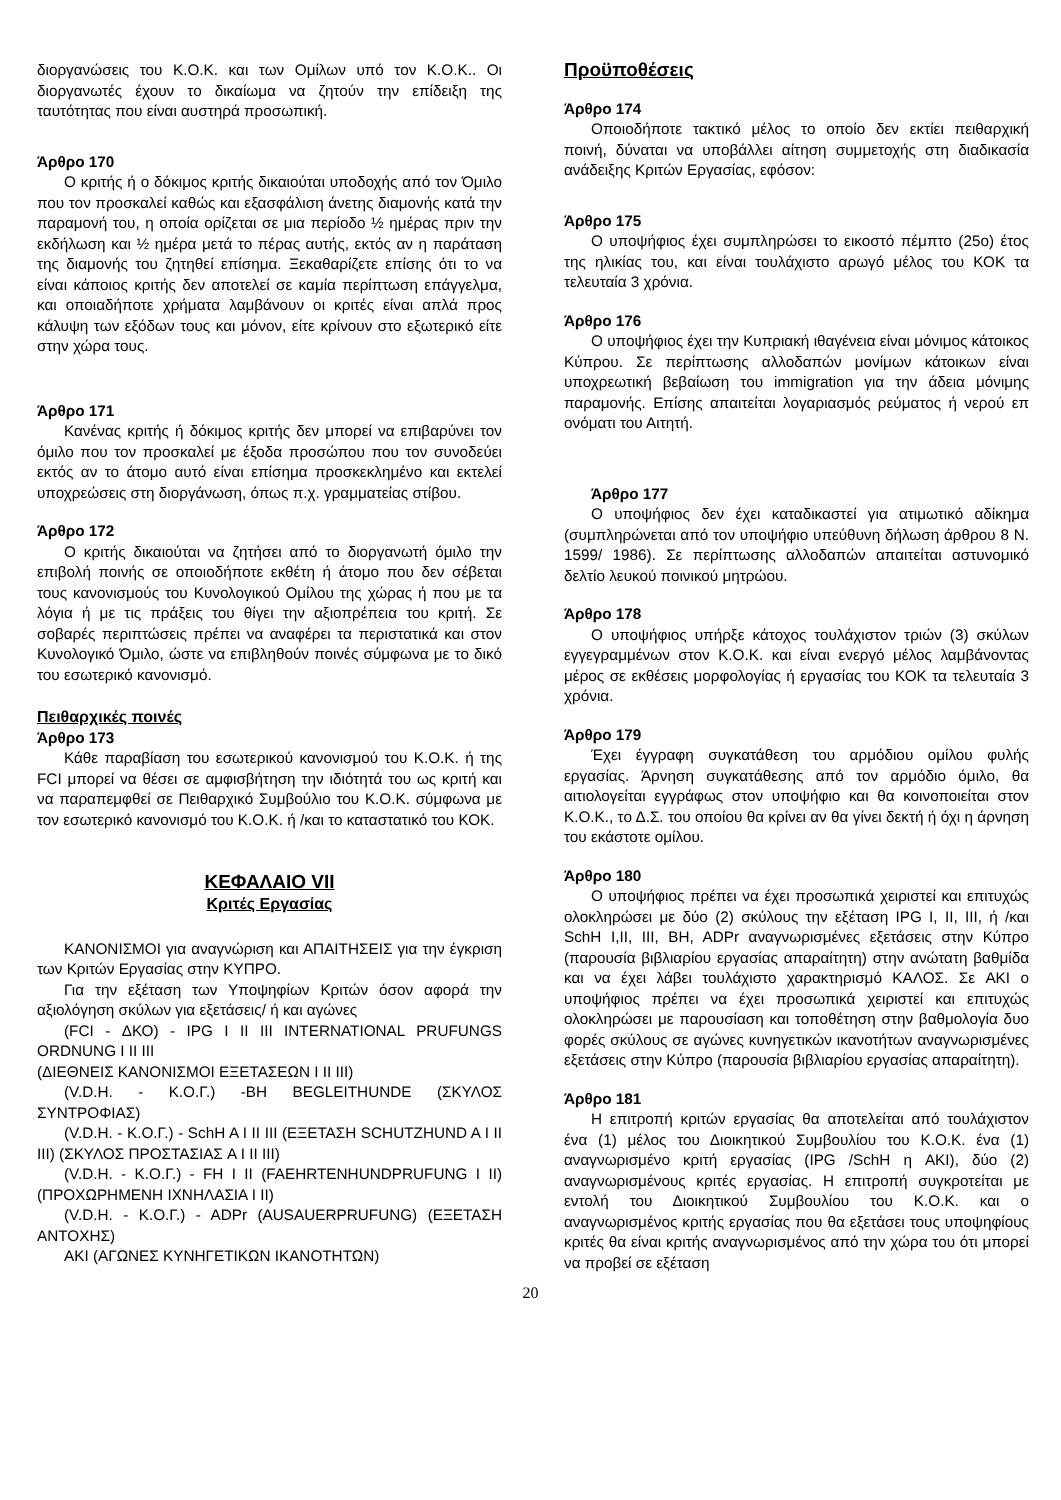διοργανώσεις του Κ.Ο.Κ. και των Ομίλων υπό τον Κ.Ο.Κ.. Οι διοργανωτές έχουν το δικαίωμα να ζητούν την επίδειξη της ταυτότητας που είναι αυστηρά προσωπική.
Άρθρο 170
Ο κριτής ή ο δόκιμος κριτής δικαιούται υποδοχής από τον Όμιλο που τον προσκαλεί καθώς και εξασφάλιση άνετης διαμονής κατά την παραμονή του, η οποία ορίζεται σε μια περίοδο ½ ημέρας πριν την εκδήλωση και ½ ημέρα μετά το πέρας αυτής, εκτός αν η παράταση της διαμονής του ζητηθεί επίσημα. Ξεκαθαρίζετε επίσης ότι το να είναι κάποιος κριτής δεν αποτελεί σε καμία περίπτωση επάγγελμα, και οποιαδήποτε χρήματα λαμβάνουν οι κριτές είναι απλά προς κάλυψη των εξόδων τους και μόνον, είτε κρίνουν στο εξωτερικό είτε στην χώρα τους.
Άρθρο 171
Κανένας κριτής ή δόκιμος κριτής δεν μπορεί να επιβαρύνει τον όμιλο που τον προσκαλεί με έξοδα προσώπου που τον συνοδεύει εκτός αν το άτομο αυτό είναι επίσημα προσκεκλημένο και εκτελεί υποχρεώσεις στη διοργάνωση, όπως π.χ. γραμματείας στίβου.
Άρθρο 172
Ο κριτής δικαιούται να ζητήσει από το διοργανωτή όμιλο την επιβολή ποινής σε οποιοδήποτε εκθέτη ή άτομο που δεν σέβεται τους κανονισμούς του Κυνολογικού Ομίλου της χώρας ή που με τα λόγια ή με τις πράξεις του θίγει την αξιοπρέπεια του κριτή. Σε σοβαρές περιπτώσεις πρέπει να αναφέρει τα περιστατικά και στον Κυνολογικό Όμιλο, ώστε να επιβληθούν ποινές σύμφωνα με το δικό του εσωτερικό κανονισμό.
Πειθαρχικές ποινές
Άρθρο 173
Κάθε παραβίαση του εσωτερικού κανονισμού του Κ.Ο.Κ. ή της FCI μπορεί να θέσει σε αμφισβήτηση την ιδιότητά του ως κριτή και να παραπεμφθεί σε Πειθαρχικό Συμβούλιο του Κ.Ο.Κ. σύμφωνα με τον εσωτερικό κανονισμό του Κ.Ο.Κ. ή /και το καταστατικό του ΚΟΚ.
ΚΕΦΑΛΑΙΟ VII
Κριτές Εργασίας
ΚΑΝΟΝΙΣΜΟΙ για αναγνώριση και ΑΠΑΙΤΗΣΕΙΣ για την έγκριση των Κριτών Εργασίας στην ΚΥΠΡΟ.
Για την εξέταση των Υποψηφίων Κριτών όσον αφορά την αξιολόγηση σκύλων για εξετάσεις/ ή και αγώνες
(FCI - ΔΚΟ) - IPG I II III INTERNATIONAL PRUFUNGS ORDNUNG I II III
(ΔΙΕΘΝΕΙΣ ΚΑΝΟΝΙΣΜΟΙ ΕΞΕΤΑΣΕΩΝ I II III)
(V.D.H. - Κ.Ο.Γ.) -BH BEGLEITHUNDE (ΣΚΥΛΟΣ ΣΥΝΤΡΟΦΙΑΣ)
(V.D.H. - Κ.Ο.Γ.) - SchH A I II III (ΕΞΕΤΑΣΗ SCHUTZHUND A I II III) (ΣΚΥΛΟΣ ΠΡΟΣΤΑΣΙΑΣ A I II III)
(V.D.H. - Κ.Ο.Γ.) - FH I II (FAEHRTENHUNDPRUFUNG I II) (ΠΡΟΧΩΡΗΜΕΝΗ ΙΧΝΗΛΑΣΙΑ I II)
(V.D.H. - Κ.Ο.Γ.) - ADPr (AUSAUERPRUFUNG) (ΕΞΕΤΑΣΗ ΑΝΤΟΧΗΣ)
AKI (ΑΓΩΝΕΣ ΚΥΝΗΓΕΤΙΚΩΝ ΙΚΑΝΟΤΗΤΩΝ)
Προϋποθέσεις
Άρθρο 174
Οποιοδήποτε τακτικό μέλος το οποίο δεν εκτίει πειθαρχική ποινή, δύναται να υποβάλλει αίτηση συμμετοχής στη διαδικασία ανάδειξης Κριτών Εργασίας, εφόσον:
Άρθρο 175
Ο υποψήφιος έχει συμπληρώσει το εικοστό πέμπτο (25ο) έτος της ηλικίας του, και είναι τουλάχιστο αρωγό μέλος του ΚΟΚ τα τελευταία 3 χρόνια.
Άρθρο 176
Ο υποψήφιος έχει την Κυπριακή ιθαγένεια είναι μόνιμος κάτοικος Κύπρου. Σε περίπτωσης αλλοδαπών μονίμων κάτοικων είναι υποχρεωτική βεβαίωση του immigration για την άδεια μόνιμης παραμονής. Επίσης απαιτείται λογαριασμός ρεύματος ή νερού επ ονόματι του Αιτητή.
Άρθρο 177
Ο υποψήφιος δεν έχει καταδικαστεί για ατιμωτικό αδίκημα (συμπληρώνεται από τον υποψήφιο υπεύθυνη δήλωση άρθρου 8 Ν. 1599/ 1986). Σε περίπτωσης αλλοδαπών απαιτείται αστυνομικό δελτίο λευκού ποινικού μητρώου.
Άρθρο 178
Ο υποψήφιος υπήρξε κάτοχος τουλάχιστον τριών (3) σκύλων εγγεγραμμένων στον Κ.Ο.Κ. και είναι ενεργό μέλος λαμβάνοντας μέρος σε εκθέσεις μορφολογίας ή εργασίας του ΚΟΚ τα τελευταία 3 χρόνια.
Άρθρο 179
Έχει έγγραφη συγκατάθεση του αρμόδιου ομίλου φυλής εργασίας. Άρνηση συγκατάθεσης από τον αρμόδιο όμιλο, θα αιτιολογείται εγγράφως στον υποψήφιο και θα κοινοποιείται στον Κ.Ο.Κ., το Δ.Σ. του οποίου θα κρίνει αν θα γίνει δεκτή ή όχι η άρνηση του εκάστοτε ομίλου.
Άρθρο 180
Ο υποψήφιος πρέπει να έχει προσωπικά χειριστεί και επιτυχώς ολοκληρώσει με δύο (2) σκύλους την εξέταση IPG I, II, III, ή /και SchH I,II, III, BH, ADPr αναγνωρισμένες εξετάσεις στην Κύπρο (παρουσία βιβλιαρίου εργασίας απαραίτητη) στην ανώτατη βαθμίδα και να έχει λάβει τουλάχιστο χαρακτηρισμό ΚΑΛΟΣ. Σε AKI ο υποψήφιος πρέπει να έχει προσωπικά χειριστεί και επιτυχώς ολοκληρώσει με παρουσίαση και τοποθέτηση στην βαθμολογία δυο φορές σκύλους σε αγώνες κυνηγετικών ικανοτήτων αναγνωρισμένες εξετάσεις στην Κύπρο (παρουσία βιβλιαρίου εργασίας απαραίτητη).
Άρθρο 181
Η επιτροπή κριτών εργασίας θα αποτελείται από τουλάχιστον ένα (1) μέλος του Διοικητικού Συμβουλίου του Κ.Ο.Κ. ένα (1) αναγνωρισμένο κριτή εργασίας (IPG /SchH η AKI), δύο (2) αναγνωρισμένους κριτές εργασίας. Η επιτροπή συγκροτείται με εντολή του Διοικητικού Συμβουλίου του Κ.Ο.Κ. και ο αναγνωρισμένος κριτής εργασίας που θα εξετάσει τους υποψηφίους κριτές θα είναι κριτής αναγνωρισμένος από την χώρα του ότι μπορεί να προβεί σε εξέταση
20